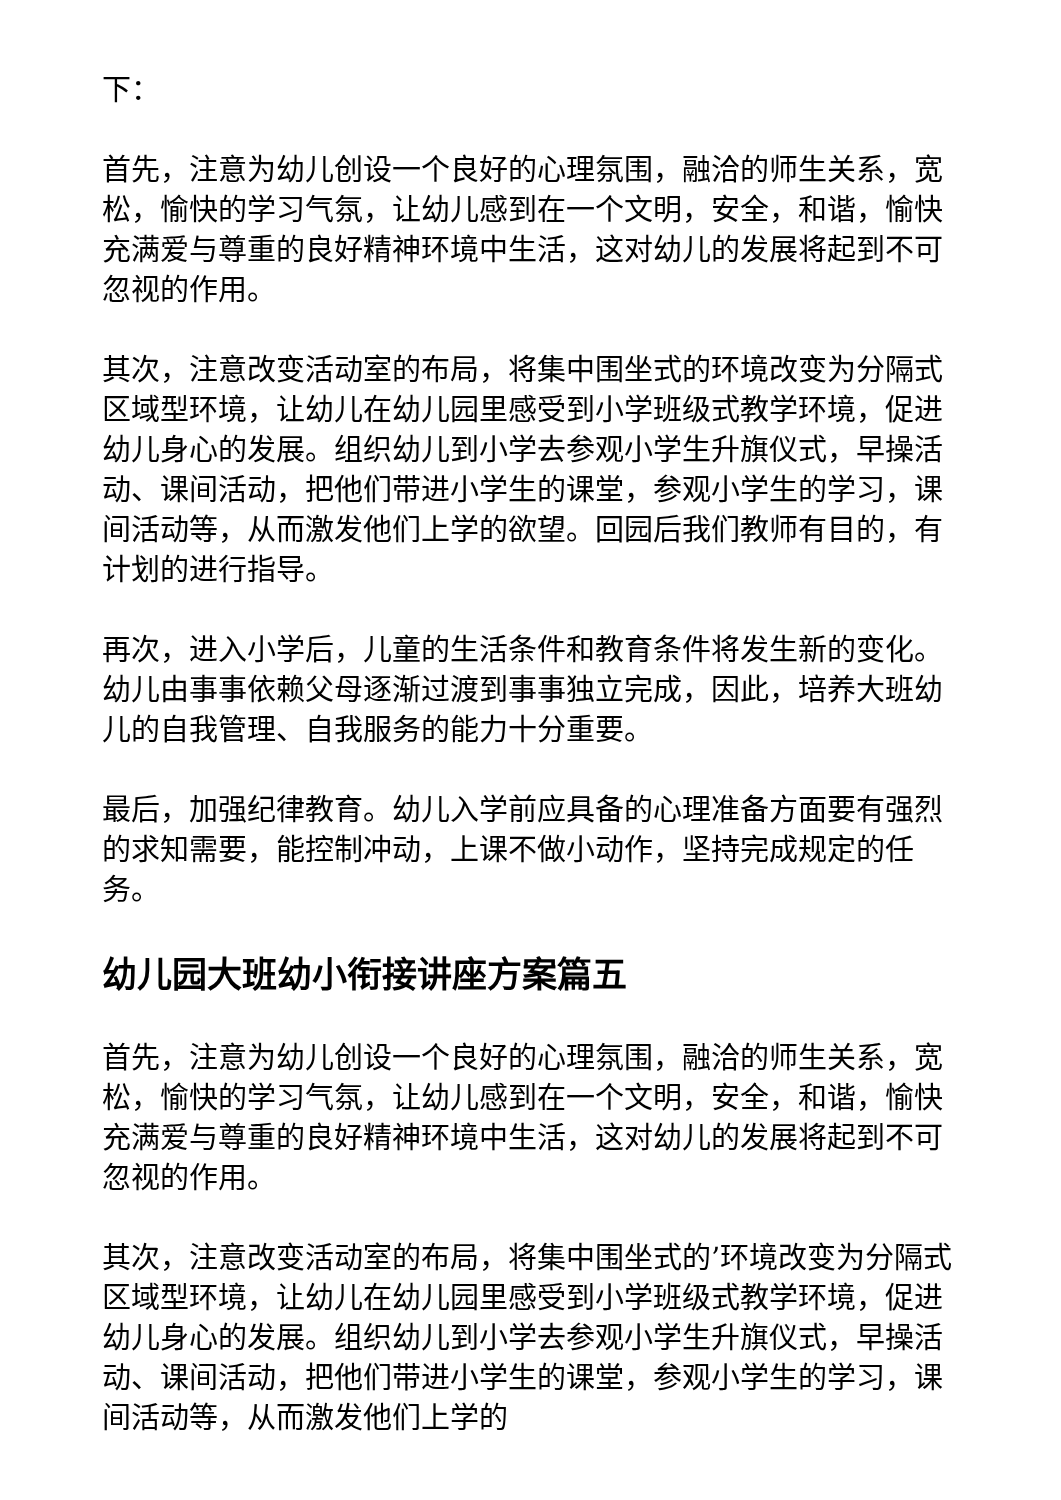下：
首先，注意为幼儿创设一个良好的心理氛围，融洽的师生关系，宽松，愉快的学习气氛，让幼儿感到在一个文明，安全，和谐，愉快充满爱与尊重的良好精神环境中生活，这对幼儿的发展将起到不可忽视的作用。
其次，注意改变活动室的布局，将集中围坐式的环境改变为分隔式区域型环境，让幼儿在幼儿园里感受到小学班级式教学环境，促进幼儿身心的发展。组织幼儿到小学去参观小学生升旗仪式，早操活动、课间活动，把他们带进小学生的课堂，参观小学生的学习，课间活动等，从而激发他们上学的欲望。回园后我们教师有目的，有计划的进行指导。
再次，进入小学后，儿童的生活条件和教育条件将发生新的变化。幼儿由事事依赖父母逐渐过渡到事事独立完成，因此，培养大班幼儿的自我管理、自我服务的能力十分重要。
最后，加强纪律教育。幼儿入学前应具备的心理准备方面要有强烈的求知需要，能控制冲动，上课不做小动作，坚持完成规定的任务。
幼儿园大班幼小衔接讲座方案篇五
首先，注意为幼儿创设一个良好的心理氛围，融洽的师生关系，宽松，愉快的学习气氛，让幼儿感到在一个文明，安全，和谐，愉快充满爱与尊重的良好精神环境中生活，这对幼儿的发展将起到不可忽视的作用。
其次，注意改变活动室的布局，将集中围坐式的’环境改变为分隔式区域型环境，让幼儿在幼儿园里感受到小学班级式教学环境，促进幼儿身心的发展。组织幼儿到小学去参观小学生升旗仪式，早操活动、课间活动，把他们带进小学生的课堂，参观小学生的学习，课间活动等，从而激发他们上学的